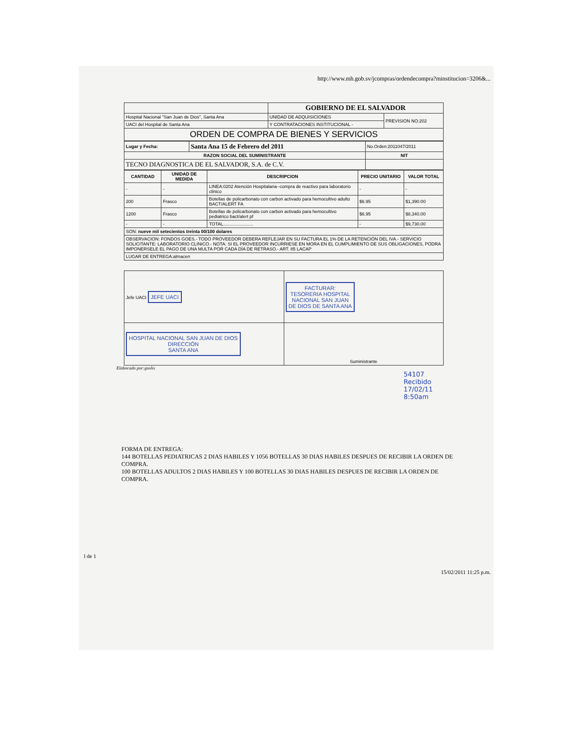http://www.mh.gob.sv/jcompras/ordendecompra?minstitucion=3206&...
| | GOBIERNO DE EL SALVADOR | |
| Hospital Nacional "San Juan de Dios", Santa Ana | UNIDAD DE ADQUISICIONES | PREVISION NO:202 |
| UACI del Hospital de Santa Ana | Y CONTRATACIONES INSTITUCIONAL - | |
| ORDEN DE COMPRA DE BIENES Y SERVICIOS | | |
| Lugar y Fecha: | Santa Ana 15 de Febrero del 2011 | No.Orden:2011047/2011 |
| RAZON SOCIAL DEL SUMINISTRANTE | | NIT |
| TECNO DIAGNOSTICA DE EL SALVADOR, S.A. de C.V. | | |
| CANTIDAD | UNIDAD DE MEDIDA | DESCRIPCION | PRECIO UNITARIO | VALOR TOTAL |
| --- | --- | --- | --- | --- |
| - | - | LINEA:0202 Atención Hospitalaria--compra de reactivo para laboratorio clinico | - | - |
| 200 | Frasco | Botellas de policarbonato con carbon activado para hemocultivo adulto BACT/ALERT FA | $6.95 | $1,390.00 |
| 1200 | Frasco | Botellas de policarbonato con carbon activado para hemocultivo pediatrico bact/alert pf | $6.95 | $8,340.00 |
| - | - | TOTAL........................ | - | $9,730.00 |
| SON: nueve mil setecientos treinta 00/100 dolares | | | | |
| OBSERVACION: FONDOS GOES.- TODO PROVEEDOR DEBERA REFLEJAR EN SU FACTURA EL 1% DE LA RETENCIÓN DEL IVA.- SERVICIO SOLICITANTE: LABORATORIO CLINICO.- NOTA: SI EL PROVEEDOR INCURRIESE EN MORA EN EL CUMPLIMIENTO DE SUS OBLIGACIONES, PODRA IMPONERSELE EL PAGO DE UNA MULTA POR CADA DÍA DE RETRASO.- ART. 85 LACAP | | | | |
| LUGAR DE ENTREGA:almacen | | | | |
| Jefe UACI JEFE UACI | FACTURAR: TESORERIA HOSPITAL NACIONAL SAN JUAN DE DIOS DE SANTA ANA |
| HOSPITAL NACIONAL SAN JUAN DE DIOS DIRECCIÓN SANTA ANA | Suministrante |
Elaborado por:gsolis
54107
Recibido
17/02/11
8:50am
FORMA DE ENTREGA:
144 BOTELLAS PEDIATRICAS 2 DIAS HABILES Y 1056 BOTELLAS 30 DIAS HABILES DESPUES DE RECIBIR LA ORDEN DE COMPRA.
100 BOTELLAS ADULTOS 2 DIAS HABILES Y 100 BOTELLAS 30 DIAS HABILES DESPUES DE RECIBIR LA ORDEN DE COMPRA.
l de 1
15/02/2011 11:25 p.m.